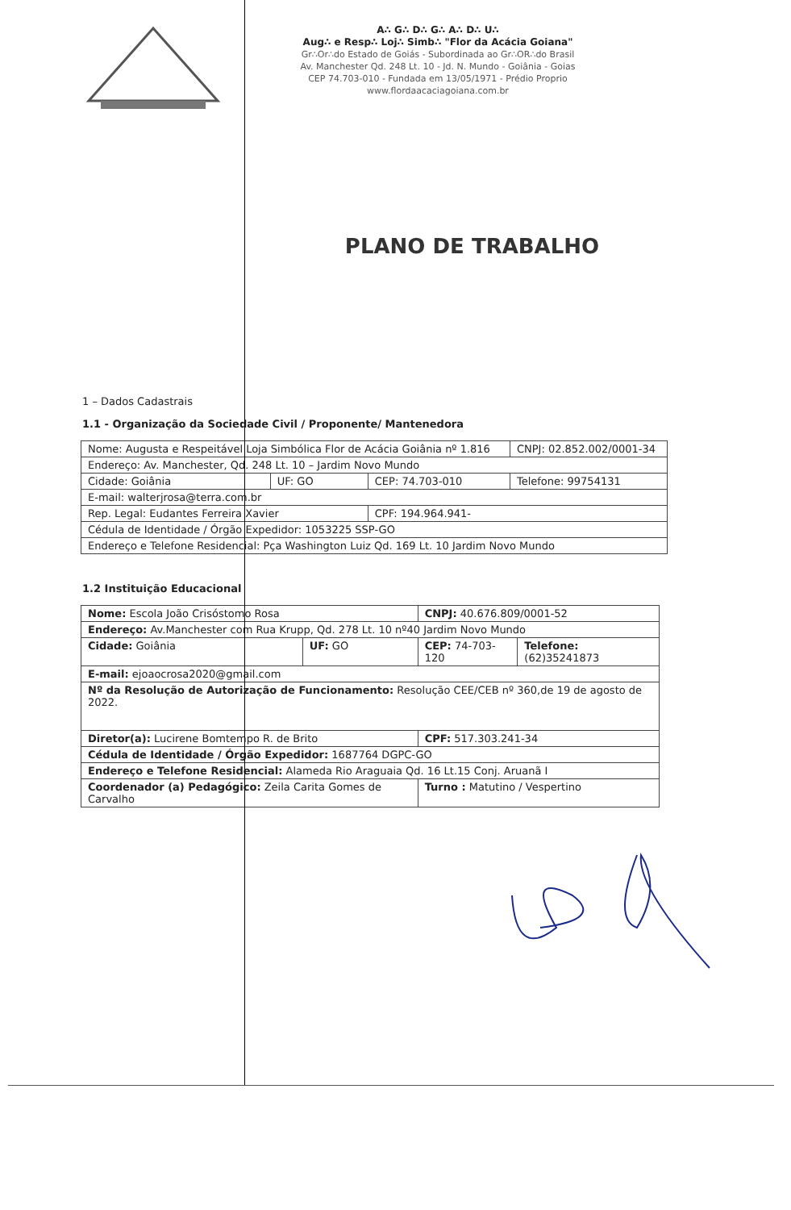A∴ G∴ D∴ G∴ A∴ D∴ U∴
Aug∴ e Resp∴ Loj∴ Simb∴ "Flor da Acácia Goiana"
Gr∴Or∴do Estado de Goiás - Subordinada ao Gr∴OR∴do Brasil
Av. Manchester Qd. 248 Lt. 10 - Jd. N. Mundo - Goiânia - Goias
CEP 74.703-010 - Fundada em 13/05/1971 - Prédio Proprio
www.flordaacaciagoiana.com.br
PLANO DE TRABALHO
1 – Dados Cadastrais
1.1 - Organização da Sociedade Civil / Proponente/ Mantenedora
| Nome: Augusta e Respeitável Loja Simbólica Flor de Acácia Goiânia nº 1.816 | | | CNPJ: 02.852.002/0001-34 |
| Endereço: Av. Manchester, Qd. 248 Lt. 10 – Jardim Novo Mundo | | | |
| Cidade: Goiânia | UF: GO | CEP: 74.703-010 | Telefone: 99754131 |
| E-mail: walterjrosa@terra.com.br | | | |
| Rep. Legal: Eudantes Ferreira Xavier | | CPF: 194.964.941- | |
| Cédula de Identidade / Órgão Expedidor: 1053225 SSP-GO | | | |
| Endereço e Telefone Residencial: Pça Washington Luiz Qd. 169 Lt. 10 Jardim Novo Mundo | | | |
1.2 Instituição Educacional
| Nome: Escola João Crisóstomo Rosa | | CNPJ: 40.676.809/0001-52 | |
| Endereço: Av.Manchester com Rua Krupp, Qd. 278 Lt. 10 nº40 Jardim Novo Mundo | | | |
| Cidade: Goiânia | UF: GO | CEP: 74-703-120 | Telefone: (62)35241873 |
| E-mail: ejoaocrosa2020@gmail.com | | | |
| Nº da Resolução de Autorização de Funcionamento: Resolução CEE/CEB nº 360,de 19 de agosto de 2022. | | | |
| Diretor(a): Lucirene Bomtempo R. de Brito | | CPF: 517.303.241-34 | |
| Cédula de Identidade / Órgão Expedidor: 1687764 DGPC-GO | | | |
| Endereço e Telefone Residencial: Alameda Rio Araguaia Qd. 16 Lt.15 Conj. Aruanã I | | | |
| Coordenador (a) Pedagógico: Zeila Carita Gomes de Carvalho | | Turno : Matutino / Vespertino | |